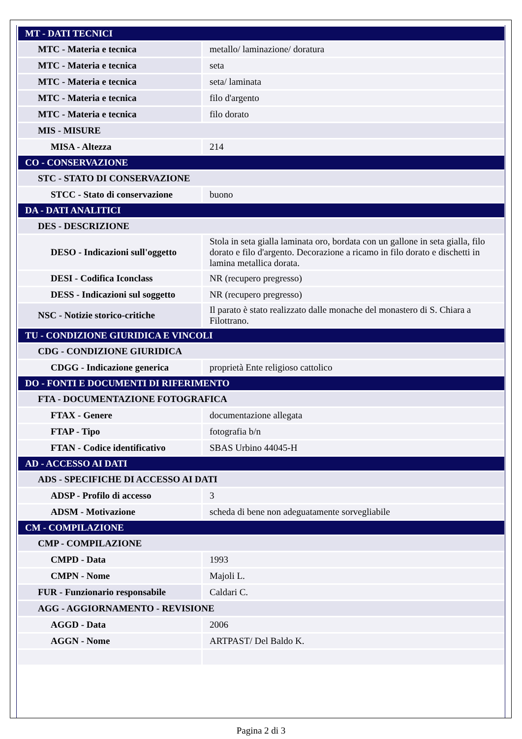| MT - DATI TECNICI | |
| MTC - Materia e tecnica | metallo/ laminazione/ doratura |
| MTC - Materia e tecnica | seta |
| MTC - Materia e tecnica | seta/ laminata |
| MTC - Materia e tecnica | filo d'argento |
| MTC - Materia e tecnica | filo dorato |
| MIS - MISURE | |
| MISA - Altezza | 214 |
| CO - CONSERVAZIONE | |
| STC - STATO DI CONSERVAZIONE | |
| STCC - Stato di conservazione | buono |
| DA - DATI ANALITICI | |
| DES - DESCRIZIONE | |
| DESO - Indicazioni sull'oggetto | Stola in seta gialla laminata oro, bordata con un gallone in seta gialla, filo dorato e filo d'argento. Decorazione a ricamo in filo dorato e dischetti in lamina metallica dorata. |
| DESI - Codifica Iconclass | NR (recupero pregresso) |
| DESS - Indicazioni sul soggetto | NR (recupero pregresso) |
| NSC - Notizie storico-critiche | Il parato è stato realizzato dalle monache del monastero di S. Chiara a Filottrano. |
| TU - CONDIZIONE GIURIDICA E VINCOLI | |
| CDG - CONDIZIONE GIURIDICA | |
| CDGG - Indicazione generica | proprietà Ente religioso cattolico |
| DO - FONTI E DOCUMENTI DI RIFERIMENTO | |
| FTA - DOCUMENTAZIONE FOTOGRAFICA | |
| FTAX - Genere | documentazione allegata |
| FTAP - Tipo | fotografia b/n |
| FTAN - Codice identificativo | SBAS Urbino 44045-H |
| AD - ACCESSO AI DATI | |
| ADS - SPECIFICHE DI ACCESSO AI DATI | |
| ADSP - Profilo di accesso | 3 |
| ADSM - Motivazione | scheda di bene non adeguatamente sorvegliabile |
| CM - COMPILAZIONE | |
| CMP - COMPILAZIONE | |
| CMPD - Data | 1993 |
| CMPN - Nome | Majoli L. |
| FUR - Funzionario responsabile | Caldari C. |
| AGG - AGGIORNAMENTO - REVISIONE | |
| AGGD - Data | 2006 |
| AGGN - Nome | ARTPAST/ Del Baldo K. |
Pagina 2 di 3